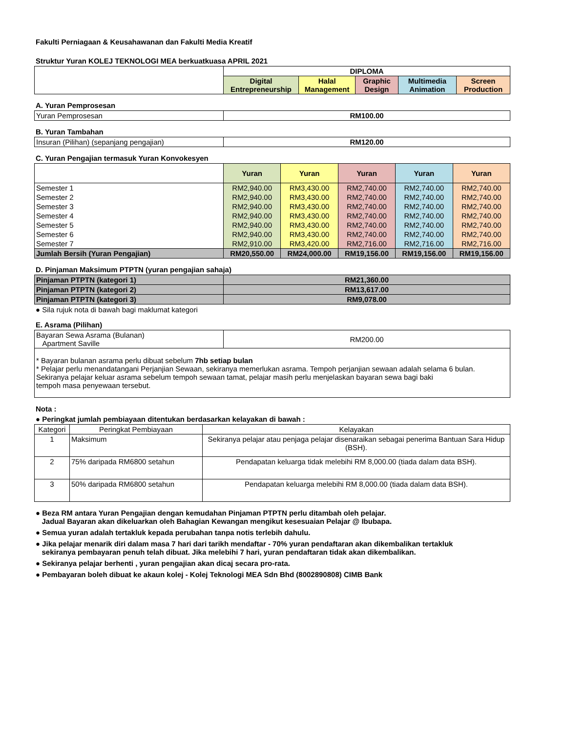Fakulti Perniagaan & Keusahawanan dan Fakulti Media Kreatif
Struktur Yuran KOLEJ TEKNOLOGI MEA berkuatkuasa APRIL 2021
| | DIPLOMA | | | | |
| | Digital Entrepreneurship | Halal Management | Graphic Design | Multimedia Animation | Screen Production |
A. Yuran Pemprosesan
| Yuran Pemprosesan | RM100.00 |
B. Yuran Tambahan
| Insuran (Pilihan) (sepanjang pengajian) | RM120.00 |
C. Yuran Pengajian termasuk Yuran Konvokesyen
| | Yuran | Yuran | Yuran | Yuran | Yuran |
| Semester 1 | RM2,940.00 | RM3,430.00 | RM2,740.00 | RM2,740.00 | RM2,740.00 |
| Semester 2 | RM2,940.00 | RM3,430.00 | RM2,740.00 | RM2,740.00 | RM2,740.00 |
| Semester 3 | RM2,940.00 | RM3,430.00 | RM2,740.00 | RM2,740.00 | RM2,740.00 |
| Semester 4 | RM2,940.00 | RM3,430.00 | RM2,740.00 | RM2,740.00 | RM2,740.00 |
| Semester 5 | RM2,940.00 | RM3,430.00 | RM2,740.00 | RM2,740.00 | RM2,740.00 |
| Semester 6 | RM2,940.00 | RM3,430.00 | RM2,740.00 | RM2,740.00 | RM2,740.00 |
| Semester 7 | RM2,910.00 | RM3,420.00 | RM2,716.00 | RM2,716.00 | RM2,716.00 |
| Jumlah Bersih (Yuran Pengajian) | RM20,550.00 | RM24,000.00 | RM19,156.00 | RM19,156.00 | RM19,156.00 |
D. Pinjaman Maksimum PTPTN (yuran pengajian sahaja)
| Pinjaman PTPTN (kategori 1) | RM21,360.00 |
| Pinjaman PTPTN (kategori 2) | RM13,617.00 |
| Pinjaman PTPTN (kategori 3) | RM9,078.00 |
● Sila rujuk nota di bawah bagi maklumat kategori
E. Asrama (Pilihan)
| Bayaran Sewa Asrama (Bulanan) Apartment Saville | RM200.00 |
| * Bayaran bulanan asrama perlu dibuat sebelum 7hb setiap bulan * Pelajar perlu menandatangani Perjanjian Sewaan, sekiranya memerlukan asrama. Tempoh perjanjian sewaan adalah selama 6 bulan. Sekiranya pelajar keluar asrama sebelum tempoh sewaan tamat, pelajar masih perlu menjelaskan bayaran sewa bagi baki tempoh masa penyewaan tersebut. | |
Nota :
● Peringkat jumlah pembiayaan ditentukan berdasarkan kelayakan di bawah :
| Kategori | Peringkat Pembiayaan | Kelayakan |
| 1 | Maksimum | Sekiranya pelajar atau penjaga pelajar disenaraikan sebagai penerima Bantuan Sara Hidup (BSH). |
| 2 | 75% daripada RM6800 setahun | Pendapatan keluarga tidak melebihi RM 8,000.00 (tiada dalam data BSH). |
| 3 | 50% daripada RM6800 setahun | Pendapatan keluarga melebihi RM 8,000.00 (tiada dalam data BSH). |
● Beza RM antara Yuran Pengajian dengan kemudahan Pinjaman PTPTN perlu ditambah oleh pelajar.
Jadual Bayaran akan dikeluarkan oleh Bahagian Kewangan mengikut kesesuaian Pelajar @ Ibubapa.
● Semua yuran adalah tertakluk kepada perubahan tanpa notis terlebih dahulu.
● Jika pelajar menarik diri dalam masa 7 hari dari tarikh mendaftar - 70% yuran pendaftaran akan dikembalikan tertakluk
sekiranya pembayaran penuh telah dibuat. Jika melebihi 7 hari, yuran pendaftaran tidak akan dikembalikan.
● Sekiranya pelajar berhenti , yuran pengajian akan dicaj secara pro-rata.
● Pembayaran boleh dibuat ke akaun kolej - Kolej Teknologi MEA Sdn Bhd (8002890808) CIMB Bank